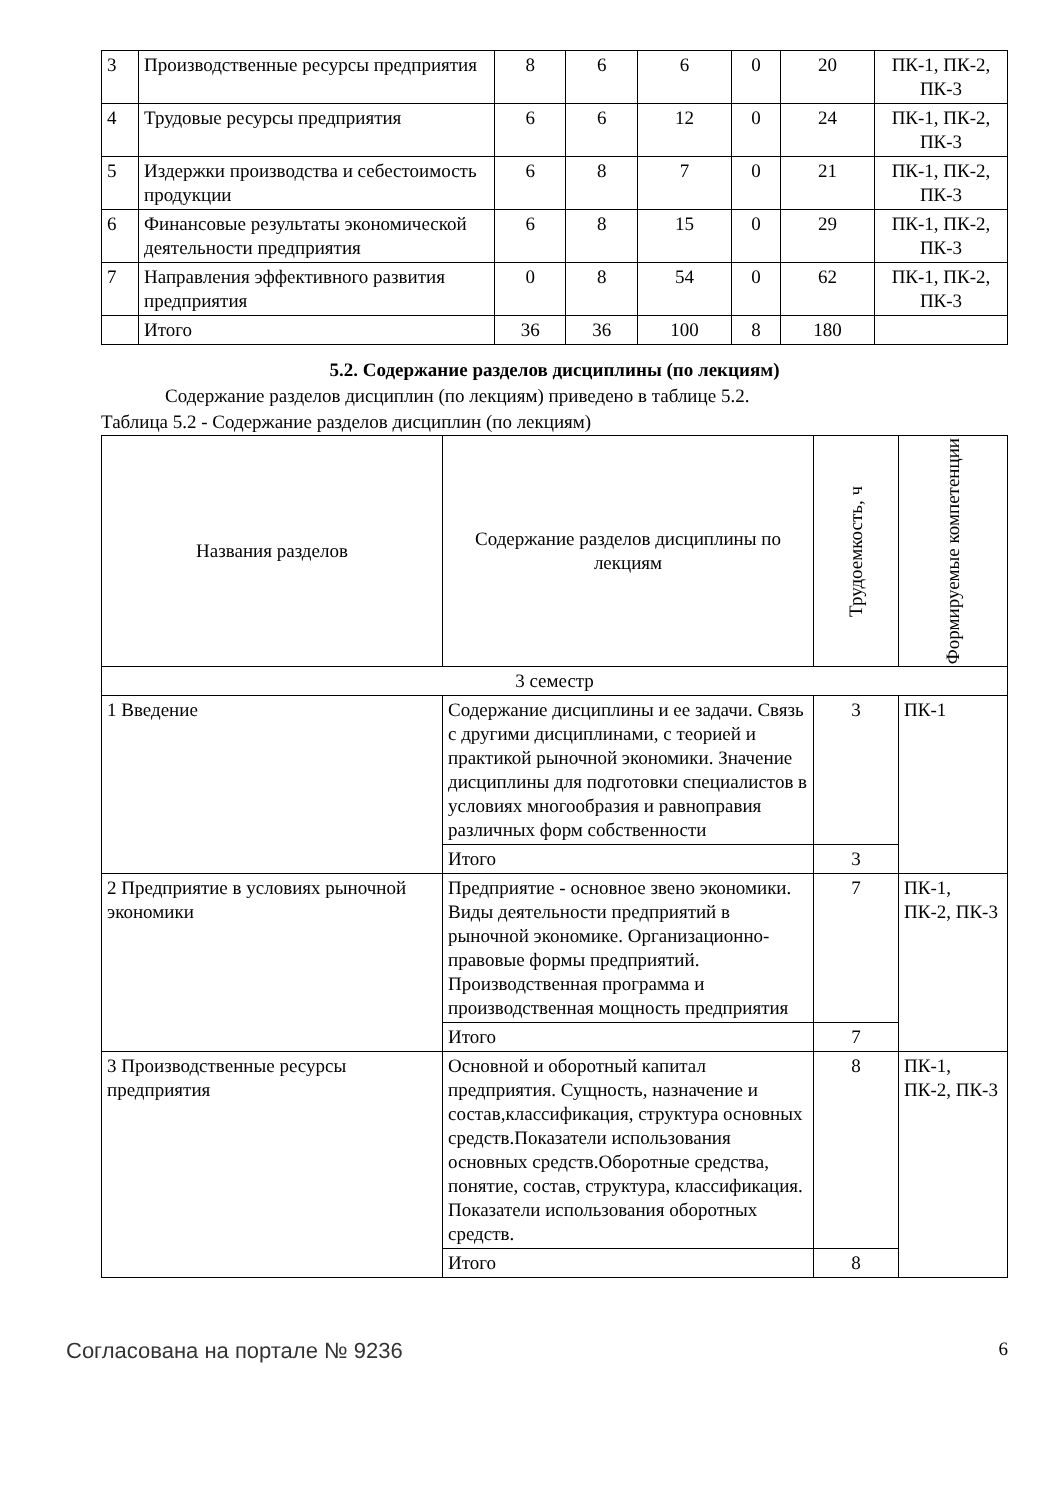| 3 | Производственные ресурсы предприятия | 8 | 6 | 6 | 0 | 20 | ПК-1, ПК-2, ПК-3 |
| 4 | Трудовые ресурсы предприятия | 6 | 6 | 12 | 0 | 24 | ПК-1, ПК-2, ПК-3 |
| 5 | Издержки производства и себестоимость продукции | 6 | 8 | 7 | 0 | 21 | ПК-1, ПК-2, ПК-3 |
| 6 | Финансовые результаты экономической деятельности предприятия | 6 | 8 | 15 | 0 | 29 | ПК-1, ПК-2, ПК-3 |
| 7 | Направления эффективного развития предприятия | 0 | 8 | 54 | 0 | 62 | ПК-1, ПК-2, ПК-3 |
| | Итого | 36 | 36 | 100 | 8 | 180 | |
5.2. Содержание разделов дисциплины (по лекциям)
Содержание разделов дисциплин (по лекциям) приведено в таблице 5.2.
Таблица 5.2 - Содержание разделов дисциплин (по лекциям)
| Названия разделов | Содержание разделов дисциплины по лекциям | Трудоемкость, ч | Формируемые компетенции |
| --- | --- | --- | --- |
| 3 семестр | | | |
| 1 Введение | Содержание дисциплины и ее задачи. Связь с другими дисциплинами, с теорией и практикой рыночной экономики. Значение дисциплины для подготовки специалистов в условиях многообразия и равноправия различных форм собственности | 3 | ПК-1 |
| | Итого | 3 | |
| 2 Предприятие в условиях рыночной экономики | Предприятие - основное звено экономики. Виды деятельности предприятий в рыночной экономике. Организационно-правовые формы предприятий. Производственная программа и производственная мощность предприятия | 7 | ПК-1, ПК-2, ПК-3 |
| | Итого | 7 | |
| 3 Производственные ресурсы предприятия | Основной и оборотный капитал предприятия. Сущность, назначение и состав,классификация, структура основных средств.Показатели использования основных средств.Оборотные средства, понятие, состав, структура, классификация. Показатели использования оборотных средств. | 8 | ПК-1, ПК-2, ПК-3 |
| | Итого | 8 | |
Согласована на портале № 9236 6